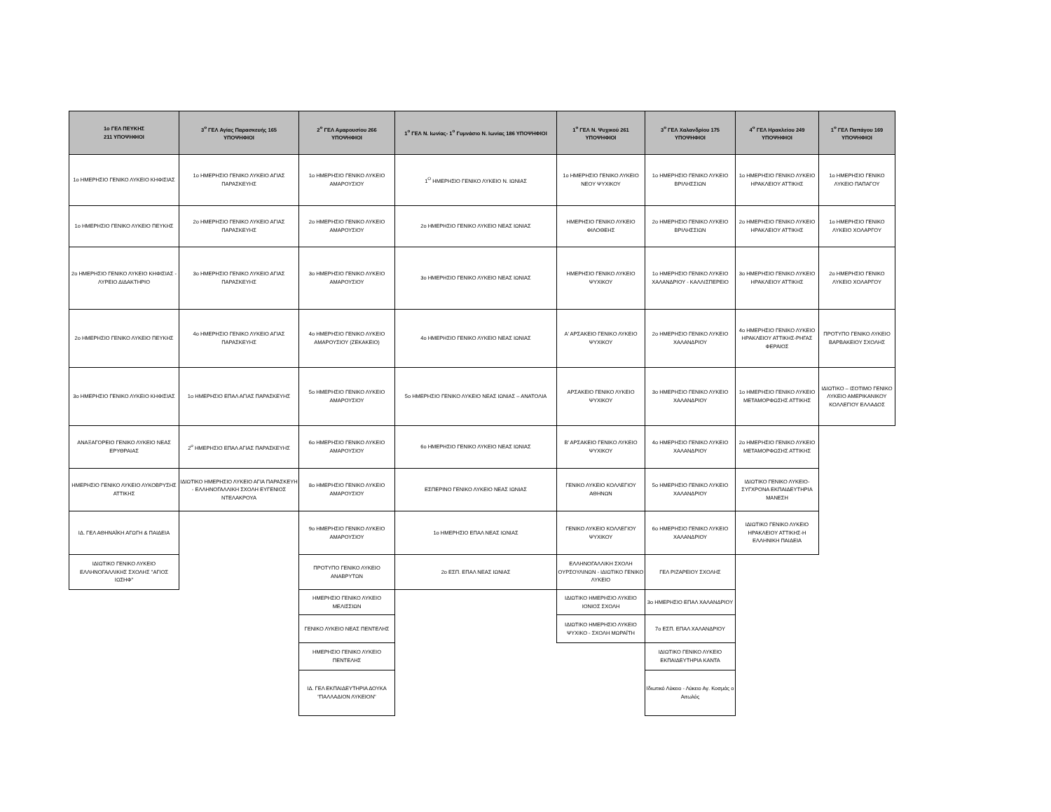| 1ο ΓΕΛ ΠΕΥΚΗΣ 211 ΥΠΟΨΗΦΙΟΙ | 3<sup>ο</sup> ΓΕΛ Αγίας Παρασκευής 165 ΥΠΟΨΗΦΙΟΙ | 2<sup>ο</sup> ΓΕΛ Αμαρουσίου 266 ΥΠΟΨΗΦΙΟΙ | 1<sup>ο</sup> ΓΕΛ Ν. Ιωνίας- 1<sup>ο</sup> Γυμνάσιο Ν. Ιωνίας 186 ΥΠΟΨΗΦΙΟΙ | 1<sup>ο</sup> ΓΕΛ Ν. Ψυχικού 261 ΥΠΟΨΗΦΙΟΙ | 3<sup>ο</sup> ΓΕΛ Χαλανδρίου 175 ΥΠΟΨΗΦΙΟΙ | 4<sup>ο</sup> ΓΕΛ Ηρακλείου 249 ΥΠΟΨΗΦΙΟΙ | 1<sup>ο</sup> ΓΕΛ Παπάγου 169 ΥΠΟΨΗΦΙΟΙ |
| --- | --- | --- | --- | --- | --- | --- | --- |
| 1ο ΗΜΕΡΗΣΙΟ ΓΕΝΙΚΟ ΛΥΚΕΙΟ ΚΗΦΙΣΙΑΣ | 1ο ΗΜΕΡΗΣΙΟ ΓΕΝΙΚΟ ΛΥΚΕΙΟ ΑΓΙΑΣ ΠΑΡΑΣΚΕΥΗΣ | 1ο ΗΜΕΡΗΣΙΟ ΓΕΝΙΚΟ ΛΥΚΕΙΟ ΑΜΑΡΟΥΣΙΟΥ | 1<sup>Ο</sup> ΗΜΕΡΗΣΙΟ ΓΕΝΙΚΟ ΛΥΚΕΙΟ Ν. ΙΩΝΙΑΣ | 1ο ΗΜΕΡΗΣΙΟ ΓΕΝΙΚΟ ΛΥΚΕΙΟ ΝΕΟΥ ΨΥΧΙΚΟΥ | 1ο ΗΜΕΡΗΣΙΟ ΓΕΝΙΚΟ ΛΥΚΕΙΟ ΒΡΙΛΗΣΣΙΩΝ | 1ο ΗΜΕΡΗΣΙΟ ΓΕΝΙΚΟ ΛΥΚΕΙΟ ΗΡΑΚΛΕΙΟΥ ΑΤΤΙΚΗΣ | 1ο ΗΜΕΡΗΣΙΟ ΓΕΝΙΚΟ ΛΥΚΕΙΟ ΠΑΠΑΓΟΥ |
| 1ο ΗΜΕΡΗΣΙΟ ΓΕΝΙΚΟ ΛΥΚΕΙΟ ΠΕΥΚΗΣ | 2ο ΗΜΕΡΗΣΙΟ ΓΕΝΙΚΟ ΛΥΚΕΙΟ ΑΓΙΑΣ ΠΑΡΑΣΚΕΥΗΣ | 2ο ΗΜΕΡΗΣΙΟ ΓΕΝΙΚΟ ΛΥΚΕΙΟ ΑΜΑΡΟΥΣΙΟΥ | 2ο ΗΜΕΡΗΣΙΟ ΓΕΝΙΚΟ ΛΥΚΕΙΟ ΝΕΑΣ ΙΩΝΙΑΣ | ΗΜΕΡΗΣΙΟ ΓΕΝΙΚΟ ΛΥΚΕΙΟ ΦΙΛΟΘΕΗΣ | 2ο ΗΜΕΡΗΣΙΟ ΓΕΝΙΚΟ ΛΥΚΕΙΟ ΒΡΙΛΗΣΣΙΩΝ | 2ο ΗΜΕΡΗΣΙΟ ΓΕΝΙΚΟ ΛΥΚΕΙΟ ΗΡΑΚΛΕΙΟΥ ΑΤΤΙΚΗΣ | 1ο ΗΜΕΡΗΣΙΟ ΓΕΝΙΚΟ ΛΥΚΕΙΟ ΧΟΛΑΡΓΟΥ |
| 2ο ΗΜΕΡΗΣΙΟ ΓΕΝΙΚΟ ΛΥΚΕΙΟ ΚΗΦΙΣΙΑΣ - ΛΥΡΕΙΟ ΔΙΔΑΚΤΗΡΙΟ | 3ο ΗΜΕΡΗΣΙΟ ΓΕΝΙΚΟ ΛΥΚΕΙΟ ΑΓΙΑΣ ΠΑΡΑΣΚΕΥΗΣ | 3ο ΗΜΕΡΗΣΙΟ ΓΕΝΙΚΟ ΛΥΚΕΙΟ ΑΜΑΡΟΥΣΙΟΥ | 3ο ΗΜΕΡΗΣΙΟ ΓΕΝΙΚΟ ΛΥΚΕΙΟ ΝΕΑΣ ΙΩΝΙΑΣ | ΗΜΕΡΗΣΙΟ ΓΕΝΙΚΟ ΛΥΚΕΙΟ ΨΥΧΙΚΟΥ | 1ο ΗΜΕΡΗΣΙΟ ΓΕΝΙΚΟ ΛΥΚΕΙΟ ΧΑΛΑΝΔΡΙΟΥ - ΚΑΛΛΙΣΠΕΡΕΙΟ | 3ο ΗΜΕΡΗΣΙΟ ΓΕΝΙΚΟ ΛΥΚΕΙΟ ΗΡΑΚΛΕΙΟΥ ΑΤΤΙΚΗΣ | 2ο ΗΜΕΡΗΣΙΟ ΓΕΝΙΚΟ ΛΥΚΕΙΟ ΧΟΛΑΡΓΟΥ |
| 2ο ΗΜΕΡΗΣΙΟ ΓΕΝΙΚΟ ΛΥΚΕΙΟ ΠΕΥΚΗΣ | 4ο ΗΜΕΡΗΣΙΟ ΓΕΝΙΚΟ ΛΥΚΕΙΟ ΑΓΙΑΣ ΠΑΡΑΣΚΕΥΗΣ | 4ο ΗΜΕΡΗΣΙΟ ΓΕΝΙΚΟ ΛΥΚΕΙΟ ΑΜΑΡΟΥΣΙΟΥ (ΖΕΚΑΚΕΙΟ) | 4ο ΗΜΕΡΗΣΙΟ ΓΕΝΙΚΟ ΛΥΚΕΙΟ ΝΕΑΣ ΙΩΝΙΑΣ | Α' ΑΡΣΑΚΕΙΟ ΓΕΝΙΚΟ ΛΥΚΕΙΟ ΨΥΧΙΚΟΥ | 2ο ΗΜΕΡΗΣΙΟ ΓΕΝΙΚΟ ΛΥΚΕΙΟ ΧΑΛΑΝΔΡΙΟΥ | 4ο ΗΜΕΡΗΣΙΟ ΓΕΝΙΚΟ ΛΥΚΕΙΟ ΗΡΑΚΛΕΙΟΥ ΑΤΤΙΚΗΣ-ΡΗΓΑΣ ΦΕΡΑΙΟΣ | ΠΡΟΤΥΠΟ ΓΕΝΙΚΟ ΛΥΚΕΙΟ ΒΑΡΒΑΚΕΙΟΥ ΣΧΟΛΗΣ |
| 3ο ΗΜΕΡΗΣΙΟ ΓΕΝΙΚΟ ΛΥΚΕΙΟ ΚΗΦΙΣΙΑΣ | 1ο ΗΜΕΡΗΣΙΟ ΕΠΑΛ ΑΓΙΑΣ ΠΑΡΑΣΚΕΥΗΣ | 5ο ΗΜΕΡΗΣΙΟ ΓΕΝΙΚΟ ΛΥΚΕΙΟ ΑΜΑΡΟΥΣΙΟΥ | 5ο ΗΜΕΡΗΣΙΟ ΓΕΝΙΚΟ ΛΥΚΕΙΟ ΝΕΑΣ ΙΩΝΙΑΣ – ΑΝΑΤΟΛΙΑ | ΑΡΣΑΚΕΙΟ ΓΕΝΙΚΟ ΛΥΚΕΙΟ ΨΥΧΙΚΟΥ | 3ο ΗΜΕΡΗΣΙΟ ΓΕΝΙΚΟ ΛΥΚΕΙΟ ΧΑΛΑΝΔΡΙΟΥ | 1ο ΗΜΕΡΗΣΙΟ ΓΕΝΙΚΟ ΛΥΚΕΙΟ ΜΕΤΑΜΟΡΦΩΣΗΣ ΑΤΤΙΚΗΣ | ΙΔΙΩΤΙΚΟ – ΙΣΟΤΙΜΟ ΓΕΝΙΚΟ ΛΥΚΕΙΟ ΑΜΕΡΙΚΑΝΙΚΟΥ ΚΟΛΛΕΓΙΟΥ ΕΛΛΑΔΟΣ |
| ΑΝΑΞΑΓΟΡΕΙΟ ΓΕΝΙΚΟ ΛΥΚΕΙΟ ΝΕΑΣ ΕΡΥΘΡΑΙΑΣ | 2<sup>ο</sup> ΗΜΕΡΗΣΙΟ ΕΠΑΛ ΑΓΙΑΣ ΠΑΡΑΣΚΕΥΗΣ | 6ο ΗΜΕΡΗΣΙΟ ΓΕΝΙΚΟ ΛΥΚΕΙΟ ΑΜΑΡΟΥΣΙΟΥ | 6ο ΗΜΕΡΗΣΙΟ ΓΕΝΙΚΟ ΛΥΚΕΙΟ ΝΕΑΣ ΙΩΝΙΑΣ | Β' ΑΡΣΑΚΕΙΟ ΓΕΝΙΚΟ ΛΥΚΕΙΟ ΨΥΧΙΚΟΥ | 4ο ΗΜΕΡΗΣΙΟ ΓΕΝΙΚΟ ΛΥΚΕΙΟ ΧΑΛΑΝΔΡΙΟΥ | 2ο ΗΜΕΡΗΣΙΟ ΓΕΝΙΚΟ ΛΥΚΕΙΟ ΜΕΤΑΜΟΡΦΩΣΗΣ ΑΤΤΙΚΗΣ | |
| ΗΜΕΡΗΣΙΟ ΓΕΝΙΚΟ ΛΥΚΕΙΟ ΛΥΚΟΒΡΥΣΗΣ ΑΤΤΙΚΗΣ | ΙΔΙΩΤΙΚΟ ΗΜΕΡΗΣΙΟ ΛΥΚΕΙΟ ΑΓΙΑ ΠΑΡΑΣΚΕΥΗ - ΕΛΛΗΝΟΓΑΛΛΙΚΗ ΣΧΟΛΗ ΕΥΓΕΝΙΟΣ ΝΤΕΛΑΚΡΟΥΑ | 8ο ΗΜΕΡΗΣΙΟ ΓΕΝΙΚΟ ΛΥΚΕΙΟ ΑΜΑΡΟΥΣΙΟΥ | ΕΣΠΕΡΙΝΟ ΓΕΝΙΚΟ ΛΥΚΕΙΟ ΝΕΑΣ ΙΩΝΙΑΣ | ΓΕΝΙΚΟ ΛΥΚΕΙΟ ΚΟΛΛΕΓΙΟΥ ΑΘΗΝΩΝ | 5ο ΗΜΕΡΗΣΙΟ ΓΕΝΙΚΟ ΛΥΚΕΙΟ ΧΑΛΑΝΔΡΙΟΥ | ΙΔΙΩΤΙΚΟ ΓΕΝΙΚΟ ΛΥΚΕΙΟ-ΣΥΓΧΡΟΝΑ ΕΚΠΑΙΔΕΥΤΗΡΙΑ ΜΑΝΕΣΗ | |
| ΙΔ. ΓΕΛ ΑΘΗΝΑΪΚΗ ΑΓΩΓΗ & ΠΑΙΔΕΙΑ | | 9ο ΗΜΕΡΗΣΙΟ ΓΕΝΙΚΟ ΛΥΚΕΙΟ ΑΜΑΡΟΥΣΙΟΥ | 1ο ΗΜΕΡΗΣΙΟ ΕΠΑΛ ΝΕΑΣ ΙΩΝΙΑΣ | ΓΕΝΙΚΟ ΛΥΚΕΙΟ ΚΟΛΛΕΓΙΟΥ ΨΥΧΙΚΟΥ | 6ο ΗΜΕΡΗΣΙΟ ΓΕΝΙΚΟ ΛΥΚΕΙΟ ΧΑΛΑΝΔΡΙΟΥ | ΙΔΙΩΤΙΚΟ ΓΕΝΙΚΟ ΛΥΚΕΙΟ ΗΡΑΚΛΕΙΟΥ ΑΤΤΙΚΗΣ-Η ΕΛΛΗΝΙΚΗ ΠΑΙΔΕΙΑ | |
| ΙΔΙΩΤΙΚΟ ΓΕΝΙΚΟ ΛΥΚΕΙΟ ΕΛΛΗΝΟΓΑΛΛΙΚΗΣ ΣΧΟΛΗΣ "ΑΓΙΟΣ ΙΩΣΗΦ" | | ΠΡΟΤΥΠΟ ΓΕΝΙΚΟ ΛΥΚΕΙΟ ΑΝΑΒΡΥΤΩΝ | 2ο ΕΣΠ. ΕΠΑΛ ΝΕΑΣ ΙΩΝΙΑΣ | ΕΛΛΗΝΟΓΑΛΛΙΚΗ ΣΧΟΛΗ ΟΥΡΣΟΥΛΙΝΩΝ - ΙΔΙΩΤΙΚΟ ΓΕΝΙΚΟ ΛΥΚΕΙΟ | ΓΕΛ ΡΙΖΑΡΕΙΟΥ ΣΧΟΛΗΣ | | |
| | | ΗΜΕΡΗΣΙΟ ΓΕΝΙΚΟ ΛΥΚΕΙΟ ΜΕΛΙΣΣΙΩΝ | | ΙΔΙΩΤΙΚΟ ΗΜΕΡΗΣΙΟ ΛΥΚΕΙΟ ΙΟΝΙΟΣ ΣΧΟΛΗ | 3ο ΗΜΕΡΗΣΙΟ ΕΠΑΛ ΧΑΛΑΝΔΡΙΟΥ | | |
| | | ΓΕΝΙΚΟ ΛΥΚΕΙΟ ΝΕΑΣ ΠΕΝΤΕΛΗΣ | | ΙΔΙΩΤΙΚΟ ΗΜΕΡΗΣΙΟ ΛΥΚΕΙΟ ΨΥΧΙΚΟ - ΣΧΟΛΗ ΜΩΡΑΪΤΗ | 7ο ΕΣΠ. ΕΠΑΛ ΧΑΛΑΝΔΡΙΟΥ | | |
| | | ΗΜΕΡΗΣΙΟ ΓΕΝΙΚΟ ΛΥΚΕΙΟ ΠΕΝΤΕΛΗΣ | | | ΙΔΙΩΤΙΚΟ ΓΕΝΙΚΟ ΛΥΚΕΙΟ ΕΚΠΑΙΔΕΥΤΗΡΙΑ ΚΑΝΤΑ | | |
| | | ΙΔ. ΓΕΛ ΕΚΠΑΙΔΕΥΤΗΡΙΑ ΔΟΥΚΑ "ΠΑΛΛΑΔΙΟΝ ΛΥΚΕΙΟΝ" | | | Ιδιωτικό Λύκειο - Λύκειο Αγ. Κοσμάς ο Αιτωλός | | |